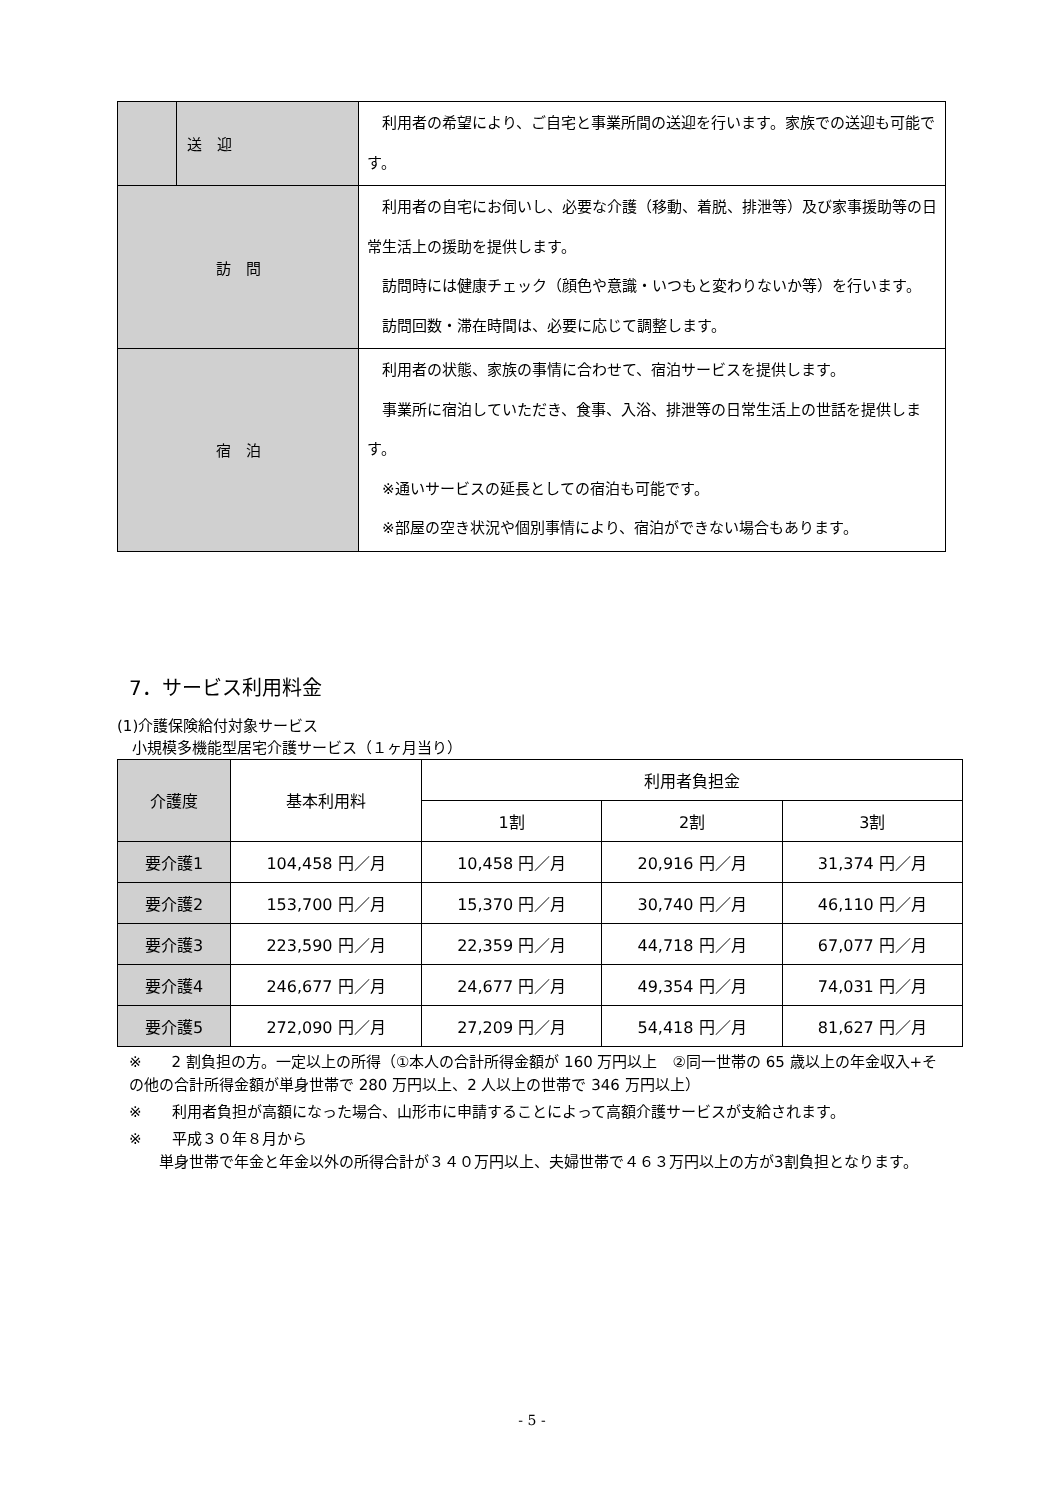| | 送 迎 | 利用者の希望により、ご自宅と事業所間の送迎を行います。家族での送迎も可能です。 |
| 訪 問 | | 利用者の自宅にお伺いし、必要な介護（移動、着脱、排泄等）及び家事援助等の日常生活上の援助を提供します。 訪問時には健康チェック（顔色や意識・いつもと変わりないか等）を行います。 訪問回数・滞在時間は、必要に応じて調整します。 |
| 宿 泊 | | 利用者の状態、家族の事情に合わせて、宿泊サービスを提供します。 事業所に宿泊していただき、食事、入浴、排泄等の日常生活上の世話を提供します。 ※通いサービスの延長としての宿泊も可能です。 ※部屋の空き状況や個別事情により、宿泊ができない場合もあります。 |
7．サービス利用料金
(1)介護保険給付対象サービス
　小規模多機能型居宅介護サービス（１ヶ月当り）
| 介護度 | 基本利用料 | 利用者負担金 | | |
| --- | --- | --- | --- | --- |
| | | 1割 | 2割 | 3割 |
| 要介護1 | 104,458 円／月 | 10,458 円／月 | 20,916 円／月 | 31,374 円／月 |
| 要介護2 | 153,700 円／月 | 15,370 円／月 | 30,740 円／月 | 46,110 円／月 |
| 要介護3 | 223,590 円／月 | 22,359 円／月 | 44,718 円／月 | 67,077 円／月 |
| 要介護4 | 246,677 円／月 | 24,677 円／月 | 49,354 円／月 | 74,031 円／月 |
| 要介護5 | 272,090 円／月 | 27,209 円／月 | 54,418 円／月 | 81,627 円／月 |
※　　2 割負担の方。一定以上の所得（①本人の合計所得金額が 160 万円以上　②同一世帯の 65 歳以上の年金収入+その他の合計所得金額が単身世帯で 280 万円以上、2 人以上の世帯で 346 万円以上）
※　　利用者負担が高額になった場合、山形市に申請することによって高額介護サービスが支給されます。
※　　平成３０年８月から
　　単身世帯で年金と年金以外の所得合計が３４０万円以上、夫婦世帯で４６３万円以上の方が3割負担となります。
- 5 -